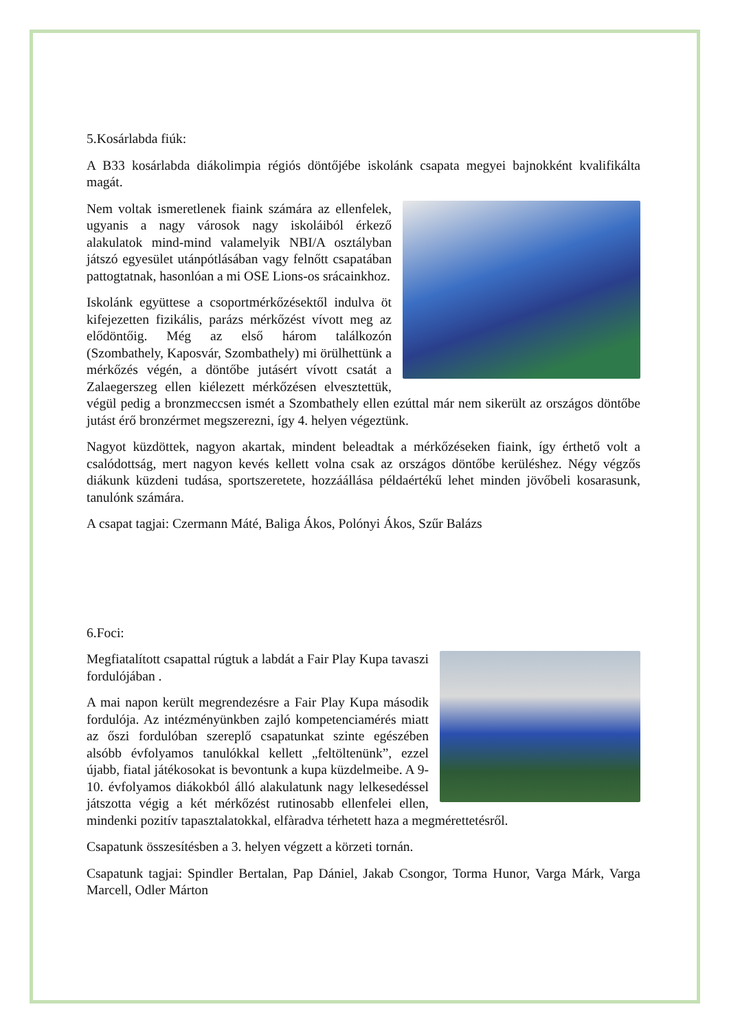5.Kosárlabda fiúk:
A B33 kosárlabda diákolimpia régiós döntőjébe iskolánk csapata megyei bajnokként kvalifikálta magát.
Nem voltak ismeretlenek fiaink számára az ellenfelek, ugyanis a nagy városok nagy iskoláiból érkező alakulatok mind-mind valamelyik NBI/A osztályban játszó egyesület utánpótlásában vagy felnőtt csapatában pattogtatnak, hasonlóan a mi OSE Lions-os srácainkhoz.
Iskolánk együttese a csoportmérkőzésektől indulva öt kifejezetten fizikális, parázs mérkőzést vívott meg az elődöntőig. Még az első három találkozón (Szombathely, Kaposvár, Szombathely) mi örülhettünk a mérkőzés végén, a döntőbe jutásért vívott csatát a Zalaegerszeg ellen kiélezett mérkőzésen elvesztettük, végül pedig a bronzmeccsen ismét a Szombathely ellen ezúttal már nem sikerült az országos döntőbe jutást érő bronzérmet megszerezni, így 4. helyen végeztünk.
Nagyot küzdöttek, nagyon akartak, mindent beleadtak a mérkőzéseken fiaink, így érthető volt a csalódottság, mert nagyon kevés kellett volna csak az országos döntőbe kerüléshez. Négy végzős diákunk küzdeni tudása, sportszeretete, hozzáállása példaértékű lehet minden jövőbeli kosarasunk, tanulónk számára.
A csapat tagjai: Czermann Máté, Baliga Ákos, Polónyi Ákos, Szűr Balázs
6.Foci:
Megfiatalított csapattal rúgtuk a labdát a Fair Play Kupa tavaszi fordulójában .
A mai napon került megrendezésre a Fair Play Kupa második fordulója. Az intézményünkben zajló kompetenciamérés miatt az őszi fordulóban szereplő csapatunkat szinte egészében alsóbb évfolyamos tanulókkal kellett „feltöltenünk”, ezzel újabb, fiatal játékosokat is bevontunk a kupa küzdelmeibe. A 9-10. évfolyamos diákokból álló alakulatunk nagy lelkesedéssel játszotta végig a két mérkőzést rutinosabb ellenfelei ellen, mindenki pozitív tapasztalatokkal, elfàradva térhetett haza a megmérettetésről.
Csapatunk összesítésben a 3. helyen végzett a körzeti tornán.
Csapatunk tagjai: Spindler Bertalan, Pap Dániel, Jakab Csongor, Torma Hunor, Varga Márk, Varga Marcell, Odler Márton